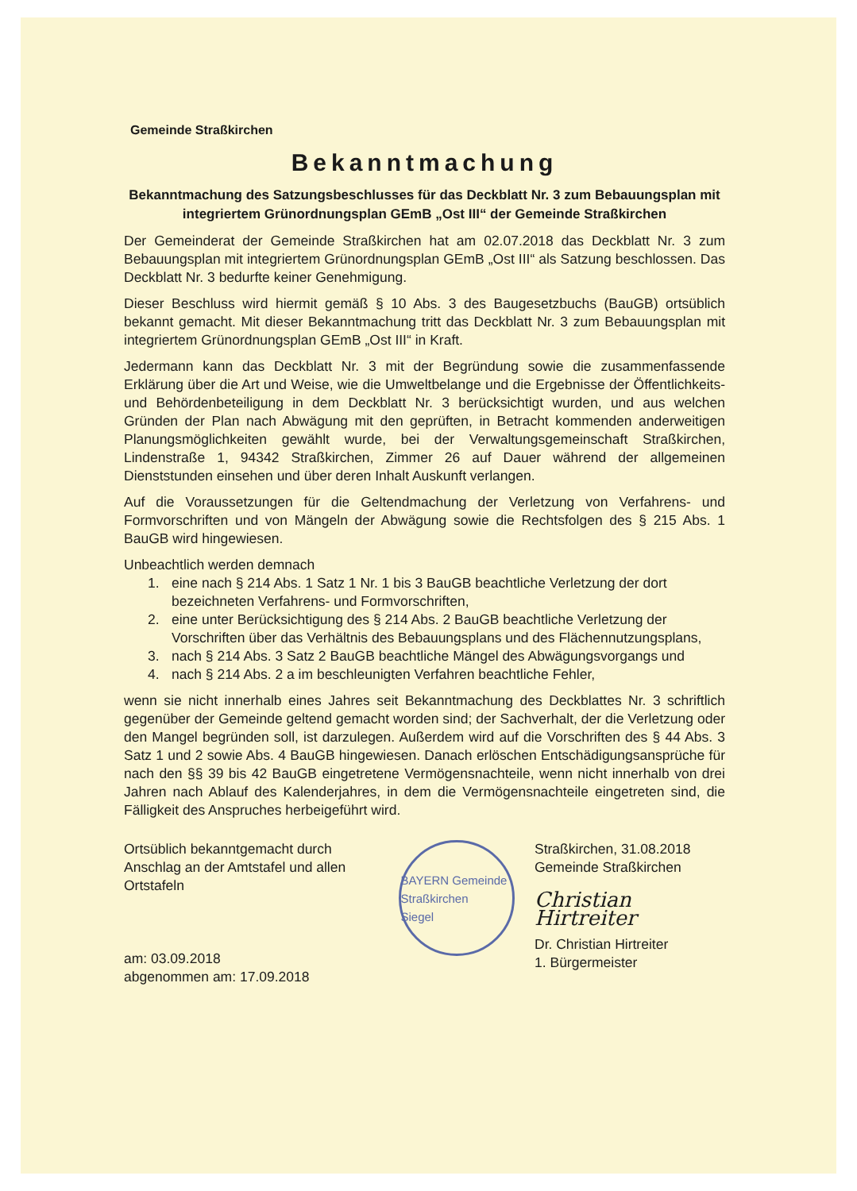Gemeinde Straßkirchen
Bekanntmachung
Bekanntmachung des Satzungsbeschlusses für das Deckblatt Nr. 3 zum Bebauungsplan mit integriertem Grünordnungsplan GEmB „Ost III“ der Gemeinde Straßkirchen
Der Gemeinderat der Gemeinde Straßkirchen hat am 02.07.2018 das Deckblatt Nr. 3 zum Bebauungsplan mit integriertem Grünordnungsplan GEmB „Ost III“ als Satzung beschlossen. Das Deckblatt Nr. 3 bedurfte keiner Genehmigung.
Dieser Beschluss wird hiermit gemäß § 10 Abs. 3 des Baugesetzbuchs (BauGB) ortsüblich bekannt gemacht. Mit dieser Bekanntmachung tritt das Deckblatt Nr. 3 zum Bebauungsplan mit integriertem Grünordnungsplan GEmB „Ost III“ in Kraft.
Jedermann kann das Deckblatt Nr. 3 mit der Begründung sowie die zusammenfassende Erklärung über die Art und Weise, wie die Umweltbelange und die Ergebnisse der Öffentlichkeits- und Behördenbeteiligung in dem Deckblatt Nr. 3 berücksichtigt wurden, und aus welchen Gründen der Plan nach Abwägung mit den geprüften, in Betracht kommenden anderweitigen Planungsmöglichkeiten gewählt wurde, bei der Verwaltungsgemeinschaft Straßkirchen, Lindenstraße 1, 94342 Straßkirchen, Zimmer 26 auf Dauer während der allgemeinen Dienststunden einsehen und über deren Inhalt Auskunft verlangen.
Auf die Voraussetzungen für die Geltendmachung der Verletzung von Verfahrens- und Formvorschriften und von Mängeln der Abwägung sowie die Rechtsfolgen des § 215 Abs. 1 BauGB wird hingewiesen.
Unbeachtlich werden demnach
1. eine nach § 214 Abs. 1 Satz 1 Nr. 1 bis 3 BauGB beachtliche Verletzung der dort bezeichneten Verfahrens- und Formvorschriften,
2. eine unter Berücksichtigung des § 214 Abs. 2 BauGB beachtliche Verletzung der Vorschriften über das Verhältnis des Bebauungsplans und des Flächennutzungsplans,
3. nach § 214 Abs. 3 Satz 2 BauGB beachtliche Mängel des Abwägungsvorgangs und
4. nach § 214 Abs. 2 a im beschleunigten Verfahren beachtliche Fehler,
wenn sie nicht innerhalb eines Jahres seit Bekanntmachung des Deckblattes Nr. 3 schriftlich gegenüber der Gemeinde geltend gemacht worden sind; der Sachverhalt, der die Verletzung oder den Mangel begründen soll, ist darzulegen. Außerdem wird auf die Vorschriften des § 44 Abs. 3 Satz 1 und 2 sowie Abs. 4 BauGB hingewiesen. Danach erlöschen Entschädigungsansprüche für nach den §§ 39 bis 42 BauGB eingetretene Vermögensnachteile, wenn nicht innerhalb von drei Jahren nach Ablauf des Kalenderjahres, in dem die Vermögensnachteile eingetreten sind, die Fälligkeit des Anspruches herbeigeführt wird.
Ortsüblich bekanntgemacht durch Anschlag an der Amtstafel und allen Ortstafeln
am: 03.09.2018
abgenommen am: 17.09.2018
BAYERN Gemeinde Straßkirchen
Siegel
Straßkirchen, 31.08.2018
Gemeinde Straßkirchen
Christian Hirtreiter
Dr. Christian Hirtreiter
1. Bürgermeister